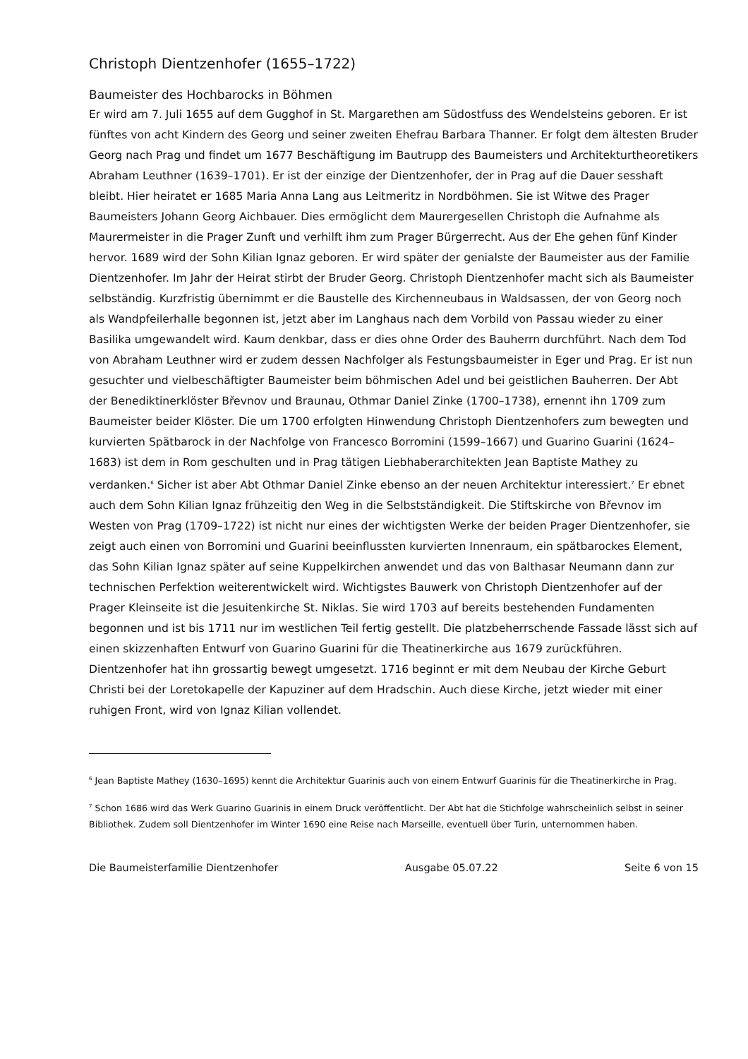Christoph Dientzenhofer (1655–1722)
Baumeister des Hochbarocks in Böhmen
Er wird am 7. Juli 1655 auf dem Gugghof in St. Margarethen am Südostfuss des Wendelsteins geboren. Er ist fünftes von acht Kindern des Georg und seiner zweiten Ehefrau Barbara Thanner. Er folgt dem ältesten Bruder Georg nach Prag und findet um 1677 Beschäftigung im Bautrupp des Baumeisters und Architekturtheoretikers Abraham Leuthner (1639–1701). Er ist der einzige der Dientzenhofer, der in Prag auf die Dauer sesshaft bleibt. Hier heiratet er 1685 Maria Anna Lang aus Leitmeritz in Nordböhmen. Sie ist Witwe des Prager Baumeisters Johann Georg Aichbauer. Dies ermöglicht dem Maurergesellen Christoph die Aufnahme als Maurermeister in die Prager Zunft und verhilft ihm zum Prager Bürgerrecht. Aus der Ehe gehen fünf Kinder hervor. 1689 wird der Sohn Kilian Ignaz geboren. Er wird später der genialste der Baumeister aus der Familie Dientzenhofer. Im Jahr der Heirat stirbt der Bruder Georg. Christoph Dientzenhofer macht sich als Baumeister selbständig. Kurzfristig übernimmt er die Baustelle des Kirchenneubaus in Waldsassen, der von Georg noch als Wandpfeilerhalle begonnen ist, jetzt aber im Langhaus nach dem Vorbild von Passau wieder zu einer Basilika umgewandelt wird. Kaum denkbar, dass er dies ohne Order des Bauherrn durchführt. Nach dem Tod von Abraham Leuthner wird er zudem dessen Nachfolger als Festungsbaumeister in Eger und Prag. Er ist nun gesuchter und vielbeschäftigter Baumeister beim böhmischen Adel und bei geistlichen Bauherren. Der Abt der Benediktinerklöster Břevnov und Braunau, Othmar Daniel Zinke (1700–1738), ernennt ihn 1709 zum Baumeister beider Klöster. Die um 1700 erfolgten Hinwendung Christoph Dientzenhofers zum bewegten und kurvierten Spätbarock in der Nachfolge von Francesco Borromini (1599–1667) und Guarino Guarini (1624–1683) ist dem in Rom geschulten und in Prag tätigen Liebhaberarchitekten Jean Baptiste Mathey zu verdanken.<sup>6</sup> Sicher ist aber Abt Othmar Daniel Zinke ebenso an der neuen Architektur interessiert.<sup>7</sup> Er ebnet auch dem Sohn Kilian Ignaz frühzeitig den Weg in die Selbstständigkeit. Die Stiftskirche von Břevnov im Westen von Prag (1709–1722) ist nicht nur eines der wichtigsten Werke der beiden Prager Dientzenhofer, sie zeigt auch einen von Borromini und Guarini beeinflussten kurvierten Innenraum, ein spätbarockes Element, das Sohn Kilian Ignaz später auf seine Kuppelkirchen anwendet und das von Balthasar Neumann dann zur technischen Perfektion weiterentwickelt wird. Wichtigstes Bauwerk von Christoph Dientzenhofer auf der Prager Kleinseite ist die Jesuitenkirche St. Niklas. Sie wird 1703 auf bereits bestehenden Fundamenten begonnen und ist bis 1711 nur im westlichen Teil fertig gestellt. Die platzbeherrschende Fassade lässt sich auf einen skizzenhaften Entwurf von Guarino Guarini für die Theatinerkirche aus 1679 zurückführen. Dientzenhofer hat ihn grossartig bewegt umgesetzt. 1716 beginnt er mit dem Neubau der Kirche Geburt Christi bei der Loretokapelle der Kapuziner auf dem Hradschin. Auch diese Kirche, jetzt wieder mit einer ruhigen Front, wird von Ignaz Kilian vollendet.
<sup>6</sup> Jean Baptiste Mathey (1630–1695) kennt die Architektur Guarinis auch von einem Entwurf Guarinis für die Theatinerkirche in Prag.
<sup>7</sup> Schon 1686 wird das Werk Guarino Guarinis in einem Druck veröffentlicht. Der Abt hat die Stichfolge wahrscheinlich selbst in seiner Bibliothek. Zudem soll Dientzenhofer im Winter 1690 eine Reise nach Marseille, eventuell über Turin, unternommen haben.
Die Baumeisterfamilie Dientzenhofer Ausgabe 05.07.22 Seite 6 von 15